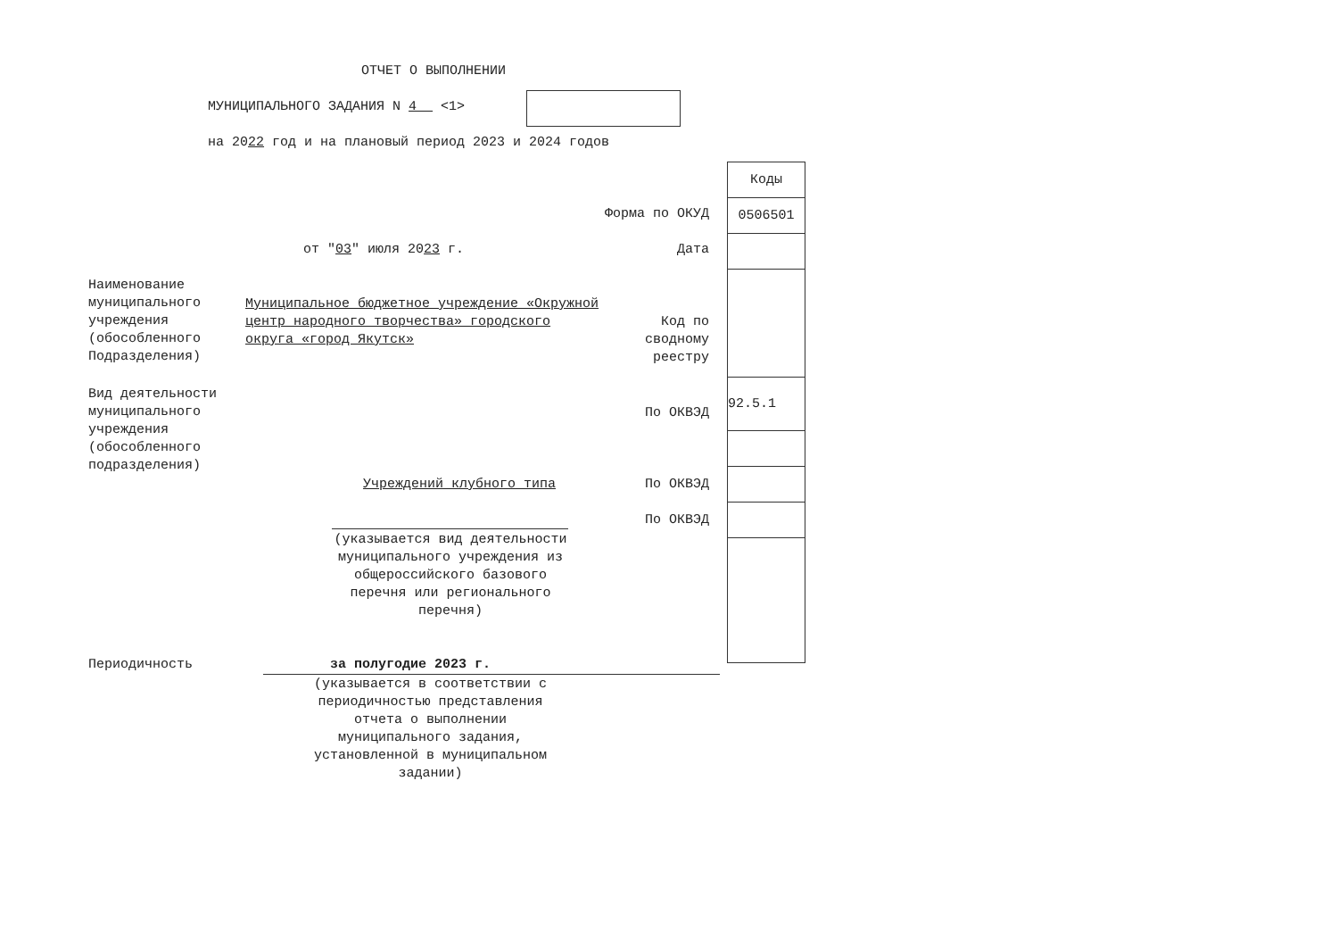ОТЧЕТ О ВЫПОЛНЕНИИ
МУНИЦИПАЛЬНОГО ЗАДАНИЯ N 4 <1>
на 2022 год и на плановый период 2023 и 2024 годов
Форма по ОКУД
от "03" июля 2023 г. Дата
Наименование муниципального учреждения (обособленного Подразделения)
Муниципальное бюджетное учреждение «Окружной центр народного творчества» городского округа «город Якутск»
Код по сводному реестру
Вид деятельности муниципального учреждения (обособленного подразделения)
По ОКВЭД
Учреждений клубного типа По ОКВЭД
По ОКВЭД
(указывается вид деятельности муниципального учреждения из общероссийского базового перечня или регионального перечня)
Периодичность за полугодие 2023 г.
(указывается в соответствии с периодичностью представления отчета о выполнении муниципального задания, установленной в муниципальном задании)
| Коды |
| 0506501 |
| 92.5.1 |